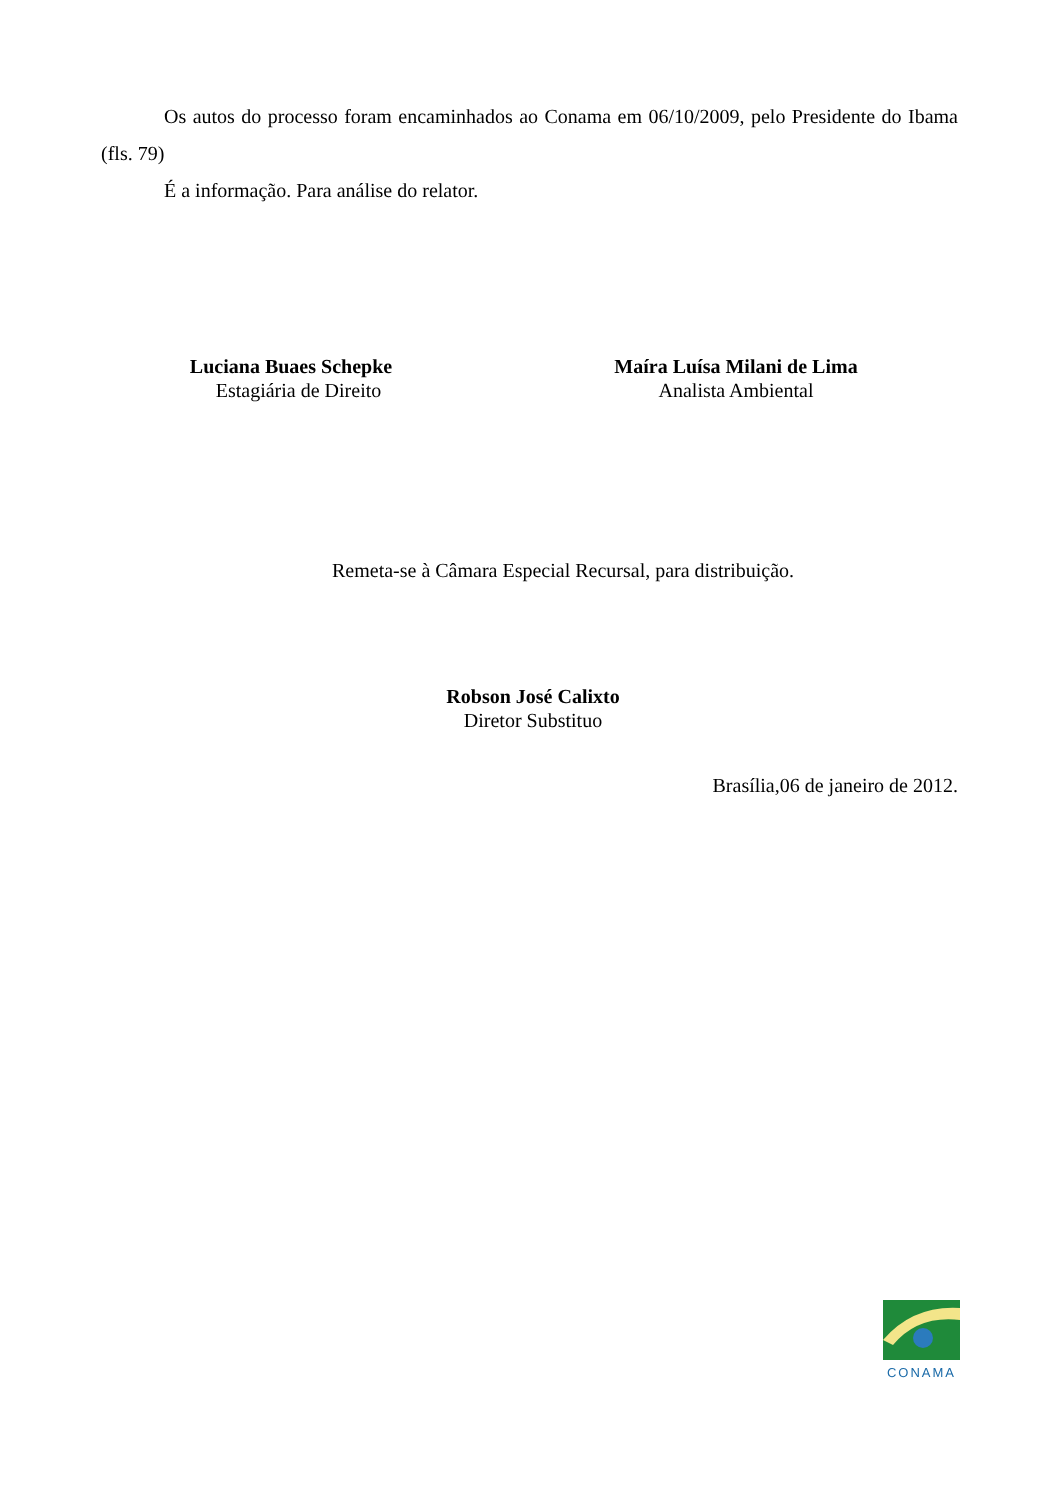Os autos do processo foram encaminhados ao Conama em 06/10/2009, pelo Presidente do Ibama (fls. 79)
É a informação. Para análise do relator.
Luciana Buaes Schepke
Estagiária de Direito
Maíra Luísa Milani de Lima
Analista Ambiental
Remeta-se à Câmara Especial Recursal, para distribuição.
Robson José Calixto
Diretor Substituo
Brasília,06 de janeiro de 2012.
CONAMA